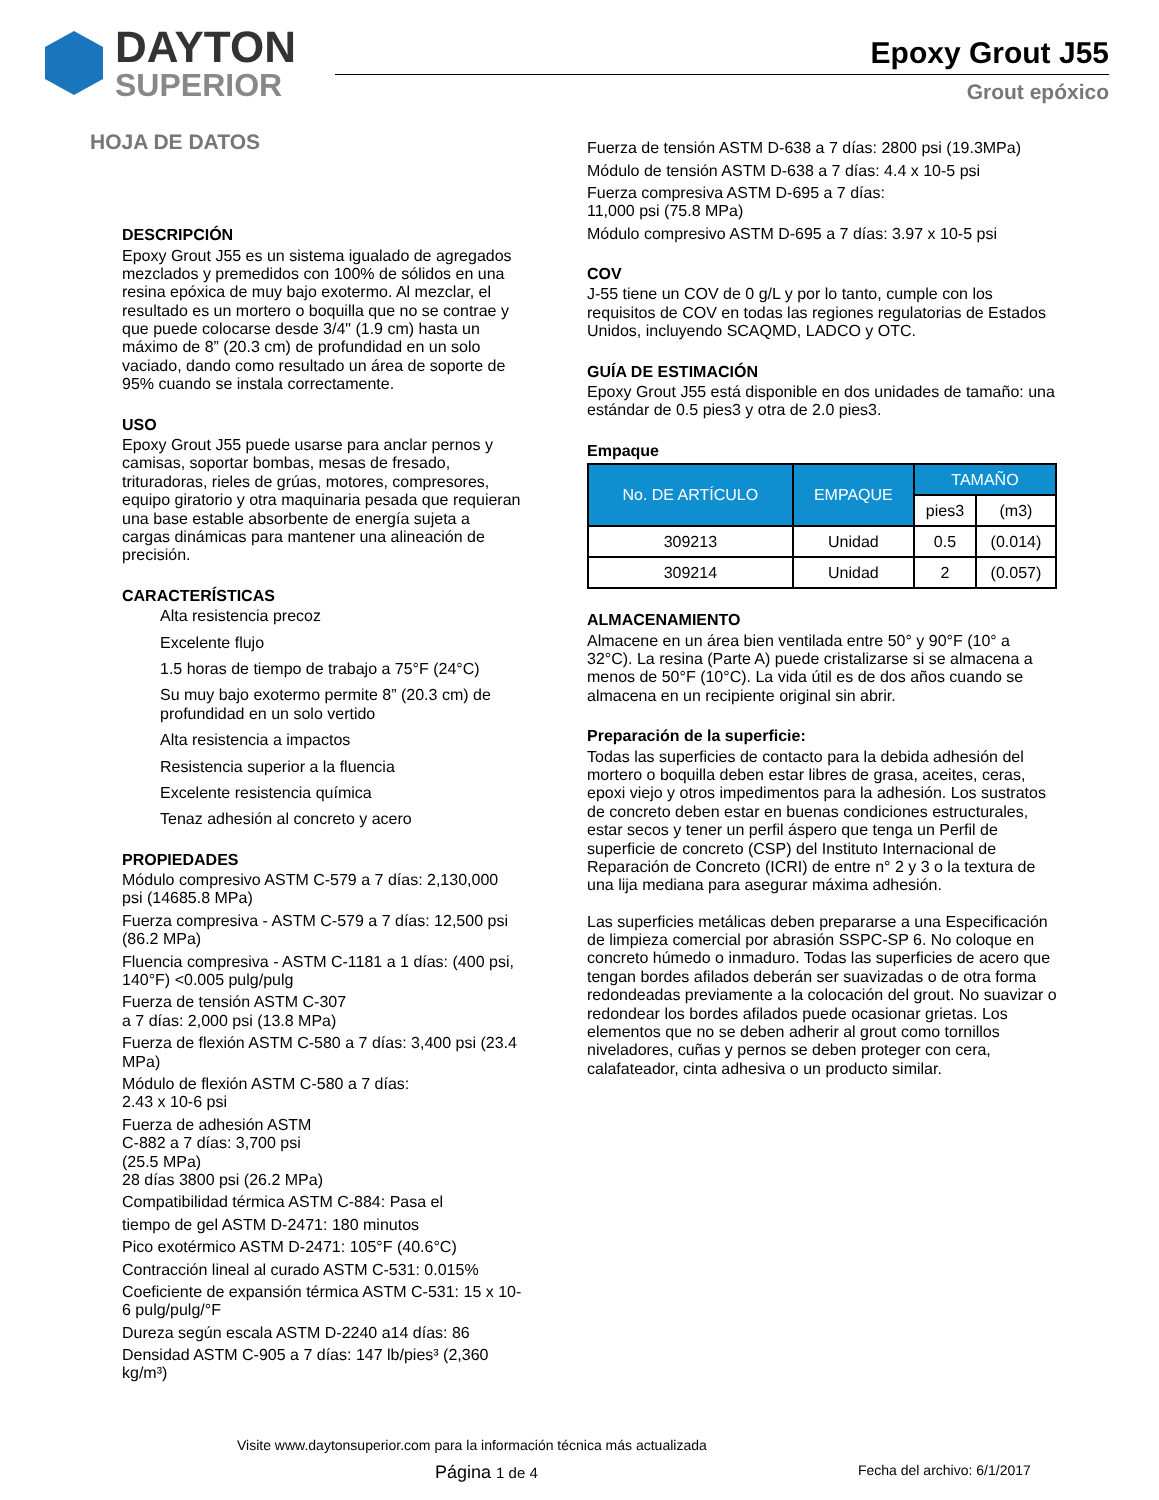DAYTON
SUPERIOR
Epoxy Grout J55
Grout epóxico
HOJA DE DATOS
DESCRIPCIÓN
Epoxy Grout J55 es un sistema igualado de agregados mezclados y premedidos con 100% de sólidos en una resina epóxica de muy bajo exotermo. Al mezclar, el resultado es un mortero o boquilla que no se contrae y que puede colocarse desde 3/4" (1.9 cm) hasta un máximo de 8” (20.3 cm) de profundidad en un solo vaciado, dando como resultado un área de soporte de 95% cuando se instala correctamente.
USO
Epoxy Grout J55 puede usarse para anclar pernos y camisas, soportar bombas, mesas de fresado, trituradoras, rieles de grúas, motores, compresores, equipo giratorio y otra maquinaria pesada que requieran una base estable absorbente de energía sujeta a cargas dinámicas para mantener una alineación de precisión.
CARACTERÍSTICAS
Alta resistencia precoz
Excelente flujo
1.5 horas de tiempo de trabajo a 75°F (24°C)
Su muy bajo exotermo permite 8” (20.3 cm) de profundidad en un solo vertido
Alta resistencia a impactos
Resistencia superior a la fluencia
Excelente resistencia química
Tenaz adhesión al concreto y acero
PROPIEDADES
Módulo compresivo ASTM C-579 a 7 días: 2,130,000 psi (14685.8 MPa)
Fuerza compresiva - ASTM C-579 a 7 días: 12,500 psi (86.2 MPa)
Fluencia compresiva - ASTM C-1181 a 1 días: (400 psi, 140°F) <0.005 pulg/pulg
Fuerza de tensión ASTM C-307
a 7 días: 2,000 psi (13.8 MPa)
Fuerza de flexión ASTM C-580 a 7 días: 3,400 psi (23.4 MPa)
Módulo de flexión ASTM C-580 a 7 días:
2.43 x 10-6 psi
Fuerza de adhesión ASTM
C-882 a 7 días: 3,700 psi
(25.5 MPa)
28 días 3800 psi (26.2 MPa)
Compatibilidad térmica ASTM C-884: Pasa el
tiempo de gel ASTM D-2471: 180 minutos
Pico exotérmico ASTM D-2471: 105°F (40.6°C)
Contracción lineal al curado ASTM C-531: 0.015%
Coeficiente de expansión térmica ASTM C-531: 15 x 10-6 pulg/pulg/°F
Dureza según escala ASTM D-2240 a14 días: 86
Densidad ASTM C-905 a 7 días: 147 lb/pies³ (2,360 kg/m³)
Fuerza de tensión ASTM D-638 a 7 días: 2800 psi (19.3MPa)
Módulo de tensión ASTM D-638 a 7 días: 4.4 x 10-5 psi
Fuerza compresiva ASTM D-695 a 7 días:
11,000 psi (75.8 MPa)
Módulo compresivo ASTM D-695 a 7 días: 3.97 x 10-5 psi
COV
J-55 tiene un COV de 0 g/L y por lo tanto, cumple con los requisitos de COV en todas las regiones regulatorias de Estados Unidos, incluyendo SCAQMD, LADCO y OTC.
GUÍA DE ESTIMACIÓN
Epoxy Grout J55 está disponible en dos unidades de tamaño: una estándar de 0.5 pies3 y otra de 2.0 pies3.
Empaque
| No. DE ARTÍCULO | EMPAQUE | TAMAÑO | |
| --- | --- | --- | --- |
| | | pies3 | (m3) |
| 309213 | Unidad | 0.5 | (0.014) |
| 309214 | Unidad | 2 | (0.057) |
ALMACENAMIENTO
Almacene en un área bien ventilada entre 50° y 90°F (10° a 32°C). La resina (Parte A) puede cristalizarse si se almacena a menos de 50°F (10°C). La vida útil es de dos años cuando se almacena en un recipiente original sin abrir.
Preparación de la superficie:
Todas las superficies de contacto para la debida adhesión del mortero o boquilla deben estar libres de grasa, aceites, ceras, epoxi viejo y otros impedimentos para la adhesión. Los sustratos de concreto deben estar en buenas condiciones estructurales, estar secos y tener un perfil áspero que tenga un Perfil de superficie de concreto (CSP) del Instituto Internacional de Reparación de Concreto (ICRI) de entre n° 2 y 3 o la textura de una lija mediana para asegurar máxima adhesión.
Las superficies metálicas deben prepararse a una Especificación de limpieza comercial por abrasión SSPC-SP 6. No coloque en concreto húmedo o inmaduro. Todas las superficies de acero que tengan bordes afilados deberán ser suavizadas o de otra forma redondeadas previamente a la colocación del grout. No suavizar o redondear los bordes afilados puede ocasionar grietas. Los elementos que no se deben adherir al grout como tornillos niveladores, cuñas y pernos se deben proteger con cera, calafateador, cinta adhesiva o un producto similar.
Visite www.daytonsuperior.com para la información técnica más actualizada
Página 1 de 4 Fecha del archivo: 6/1/2017